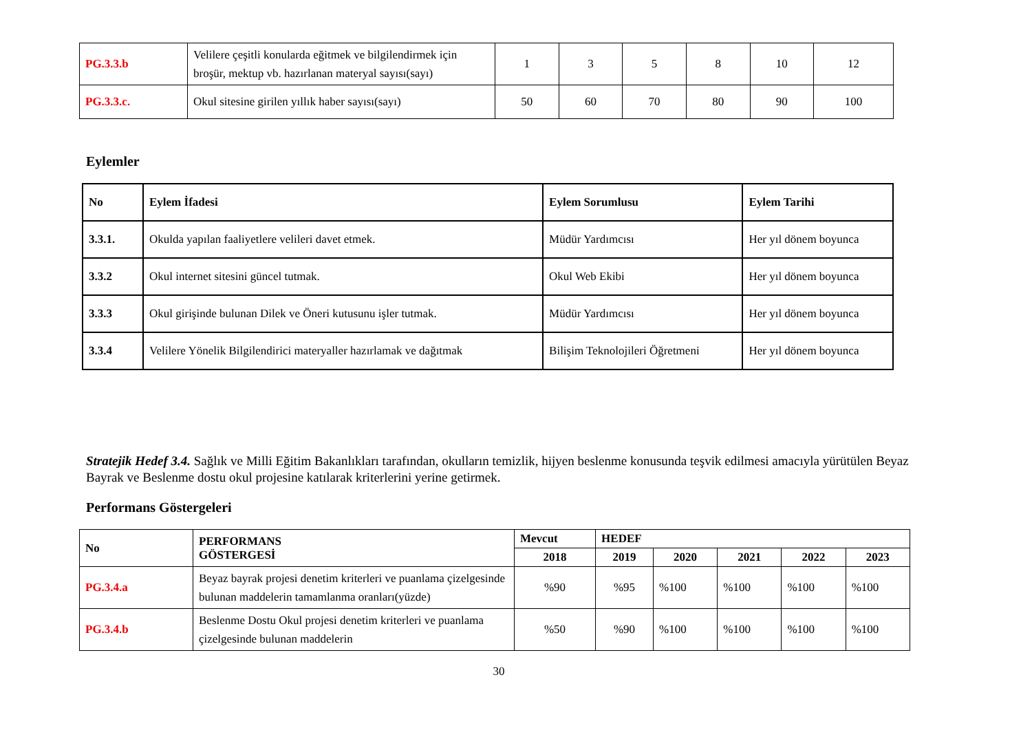| PG.3.3.b | Velilere çeşitli konularda eğitmek ve bilgilendirmek için broşür, mektup vb. hazırlanan materyal sayısı(sayı) | 1 | 3 | 5 | 8 | 10 | 12 |
| PG.3.3.c. | Okul sitesine girilen yıllık haber sayısı(sayı) | 50 | 60 | 70 | 80 | 90 | 100 |
Eylemler
| No | Eylem İfadesi | Eylem Sorumlusu | Eylem Tarihi |
| --- | --- | --- | --- |
| 3.3.1. | Okulda yapılan faaliyetlere velileri davet etmek. | Müdür Yardımcısı | Her yıl dönem boyunca |
| 3.3.2 | Okul internet sitesini güncel tutmak. | Okul Web Ekibi | Her yıl dönem boyunca |
| 3.3.3 | Okul girişinde bulunan Dilek ve Öneri kutusunu işler tutmak. | Müdür Yardımcısı | Her yıl dönem boyunca |
| 3.3.4 | Velilere Yönelik Bilgilendirici materyaller hazırlamak ve dağıtmak | Bilişim Teknolojileri Öğretmeni | Her yıl dönem boyunca |
Stratejik Hedef 3.4. Sağlık ve Milli Eğitim Bakanlıkları tarafından, okulların temizlik, hijyen beslenme konusunda teşvik edilmesi amacıyla yürütülen Beyaz Bayrak ve Beslenme dostu okul projesine katılarak kriterlerini yerine getirmek.
Performans Göstergeleri
| No | PERFORMANS GÖSTERGESİ | Mevcut | HEDEF | | | | |
| --- | --- | --- | --- | --- | --- | --- | --- |
| | | 2018 | 2019 | 2020 | 2021 | 2022 | 2023 |
| PG.3.4.a | Beyaz bayrak projesi denetim kriterleri ve puanlama çizelgesinde bulunan maddelerin tamamlanma oranları(yüzde) | %90 | %95 | %100 | %100 | %100 | %100 |
| PG.3.4.b | Beslenme Dostu Okul projesi denetim kriterleri ve puanlama çizelgesinde bulunan maddelerin | %50 | %90 | %100 | %100 | %100 | %100 |
30